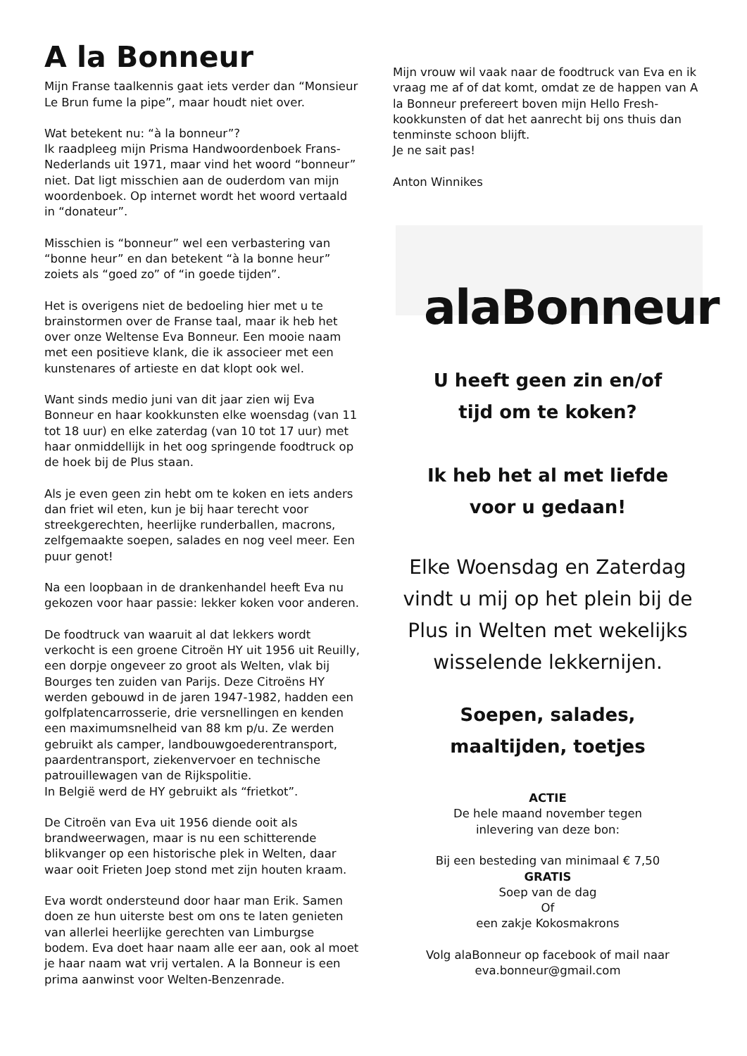A la Bonneur
Mijn Franse taalkennis gaat iets verder dan “Monsieur Le Brun fume la pipe”, maar houdt niet over.
Wat betekent nu: “à la bonneur”?
Ik raadpleeg mijn Prisma Handwoordenboek Frans-Nederlands uit 1971, maar vind het woord “bonneur” niet. Dat ligt misschien aan de ouderdom van mijn woordenboek. Op internet wordt het woord vertaald in “donateur”.
Misschien is “bonneur” wel een verbastering van “bonne heur” en dan betekent “à la bonne heur” zoiets als “goed zo” of “in goede tijden”.
Het is overigens niet de bedoeling hier met u te brainstormen over de Franse taal, maar ik heb het over onze Weltense Eva Bonneur. Een mooie naam met een positieve klank, die ik associeer met een kunstenares of artieste en dat klopt ook wel.
Want sinds medio juni van dit jaar zien wij Eva Bonneur en haar kookkunsten elke woensdag (van 11 tot 18 uur) en elke zaterdag (van 10 tot 17 uur) met haar onmiddellijk in het oog springende foodtruck op de hoek bij de Plus staan.
Als je even geen zin hebt om te koken en iets anders dan friet wil eten, kun je bij haar terecht voor streekgerechten, heerlijke runderballen, macrons, zelfgemaakte soepen, salades en nog veel meer. Een puur genot!
Na een loopbaan in de drankenhandel heeft Eva nu gekozen voor haar passie: lekker koken voor anderen.
De foodtruck van waaruit al dat lekkers wordt verkocht is een groene Citroën HY uit 1956 uit Reuilly, een dorpje ongeveer zo groot als Welten, vlak bij Bourges ten zuiden van Parijs. Deze Citroëns HY werden gebouwd in de jaren 1947-1982, hadden een golfplatencarrosserie, drie versnellingen en kenden een maximumsnelheid van 88 km p/u. Ze werden gebruikt als camper, landbouwgoederentransport, paardentransport, ziekenvervoer en technische patrouillewagen van de Rijkspolitie.
In België werd de HY gebruikt als “frietkot”.
De Citroën van Eva uit 1956 diende ooit als brandweerwagen, maar is nu een schitterende blikvanger op een historische plek in Welten, daar waar ooit Frieten Joep stond met zijn houten kraam.
Eva wordt ondersteund door haar man Erik. Samen doen ze hun uiterste best om ons te laten genieten van allerlei heerlijke gerechten van Limburgse bodem. Eva doet haar naam alle eer aan, ook al moet je haar naam wat vrij vertalen. A la Bonneur is een prima aanwinst voor Welten-Benzenrade.
Mijn vrouw wil vaak naar de foodtruck van Eva en ik vraag me af of dat komt, omdat ze de happen van A la Bonneur prefereert boven mijn Hello Fresh-kookkunsten of dat het aanrecht bij ons thuis dan tenminste schoon blijft.
Je ne sait pas!
Anton Winnikes
alaBonneur
U heeft geen zin en/of
tijd om te koken?
Ik heb het al met liefde
voor u gedaan!
Elke Woensdag en Zaterdag vindt u mij op het plein bij de Plus in Welten met wekelijks wisselende lekkernijen.
Soepen, salades,
maaltijden, toetjes
ACTIE
De hele maand november tegen
inlevering van deze bon:
Bij een besteding van minimaal € 7,50
GRATIS
Soep van de dag
Of
een zakje Kokosmakrons
Volg alaBonneur op facebook of mail naar
eva.bonneur@gmail.com